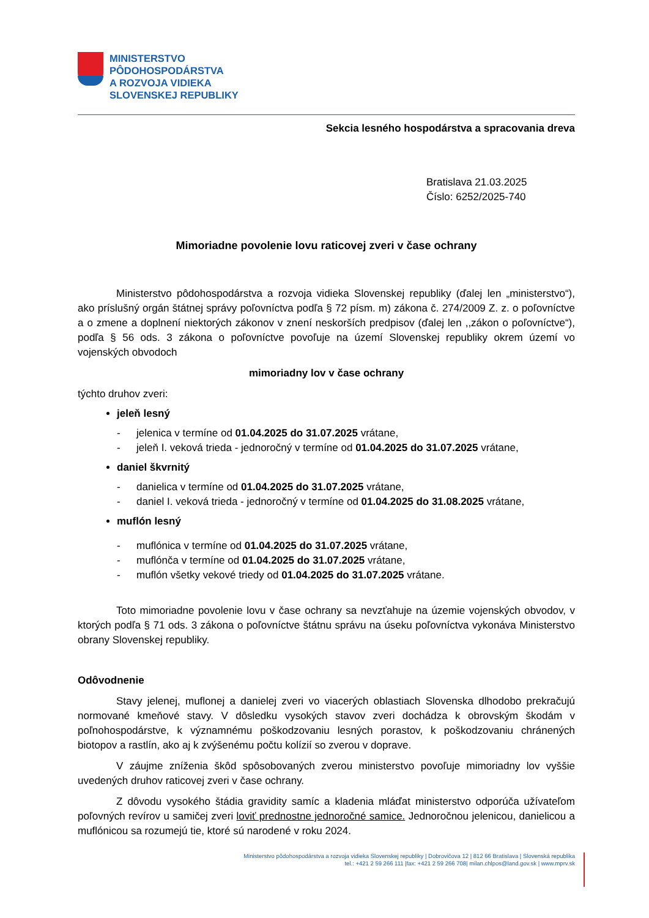MINISTERSTVO
PÔDOHOSPODÁRSTVA
A ROZVOJA VIDIEKA
SLOVENSKEJ REPUBLIKY
Sekcia lesného hospodárstva a spracovania dreva
Bratislava 21.03.2025
Číslo: 6252/2025-740
Mimoriadne povolenie lovu raticovej zveri v čase ochrany
Ministerstvo pôdohospodárstva a rozvoja vidieka Slovenskej republiky (ďalej len „ministerstvo“), ako príslušný orgán štátnej správy poľovníctva podľa § 72 písm. m) zákona č. 274/2009 Z. z. o poľovníctve a o zmene a doplnení niektorých zákonov v znení neskorších predpisov (ďalej len ,,zákon o poľovníctve“), podľa § 56 ods. 3 zákona o poľovníctve povoľuje na území Slovenskej republiky okrem území vo vojenských obvodoch
mimoriadny lov v čase ochrany
týchto druhov zveri:
jeleň lesný
- jelenica v termíne od 01.04.2025 do 31.07.2025 vrátane,
- jeleň I. veková trieda - jednoročný v termíne od 01.04.2025 do 31.07.2025 vrátane,
daniel škvrnitý
- danielica v termíne od 01.04.2025 do 31.07.2025 vrátane,
- daniel I. veková trieda - jednoročný v termíne od 01.04.2025 do 31.08.2025 vrátane,
muflón lesný
- muflónica v termíne od 01.04.2025 do 31.07.2025 vrátane,
- muflónča v termíne od 01.04.2025 do 31.07.2025 vrátane,
- muflón všetky vekové triedy od 01.04.2025 do 31.07.2025 vrátane.
Toto mimoriadne povolenie lovu v čase ochrany sa nevzťahuje na územie vojenských obvodov, v ktorých podľa § 71 ods. 3 zákona o poľovníctve štátnu správu na úseku poľovníctva vykonáva Ministerstvo obrany Slovenskej republiky.
Odôvodnenie
Stavy jelenej, muflonej a danielej zveri vo viacerých oblastiach Slovenska dlhodobo prekračujú normované kmeňové stavy. V dôsledku vysokých stavov zveri dochádza k obrovským škodám v poľnohospodárstve, k významnému poškodzovaniu lesných porastov, k poškodzovaniu chránených biotopov a rastlín, ako aj k zvýšenému počtu kolízií so zverou v doprave.
V záujme zníženia škôd spôsobovaných zverou ministerstvo povoľuje mimoriadny lov vyššie uvedených druhov raticovej zveri v čase ochrany.
Z dôvodu vysokého štádia gravidity samíc a kladenia mláďat ministerstvo odporúča užívateľom poľovných revírov u samičej zveri loviť prednostne jednoročné samice. Jednoročnou jelenicou, danielicou a muflónicou sa rozumejú tie, ktoré sú narodené v roku 2024.
Ministerstvo pôdohospodárstva a rozvoja vidieka Slovenskej republiky | Dobrovičova 12 | 812 66 Bratislava | Slovenská republika
tel.: +421 2 59 266 111 |fax: +421 2 59 266 708| milan.chlpos@land.gov.sk | www.mprv.sk